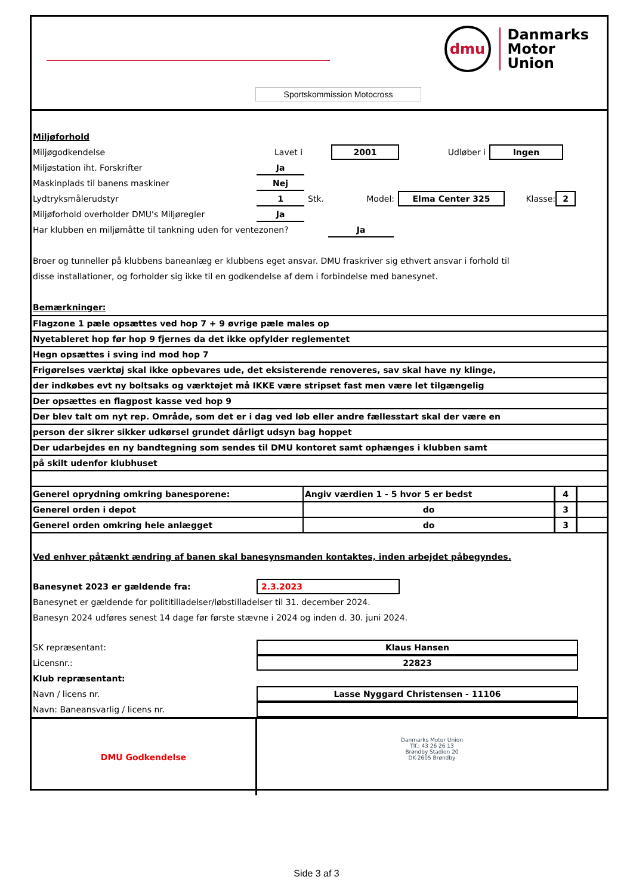dmu
Danmarks
Motor
Union
Sportskommission Motocross
Miljøforhold
Miljøgodkendelse Lavet i 2001 Udløber i Ingen
Miljøstation iht. Forskrifter Ja
Maskinplads til banens maskiner Nej
Lydtryksmålerudstyr 1 Stk. Model: Elma Center 325 Klasse: 2
Miljøforhold overholder DMU's Miljøregler Ja
Har klubben en miljømåtte til tankning uden for ventezonen? Ja
Broer og tunneller på klubbens baneanlæg er klubbens eget ansvar. DMU fraskriver sig ethvert ansvar i forhold til
disse installationer, og forholder sig ikke til en godkendelse af dem i forbindelse med banesynet.
Bemærkninger:
| Flagzone 1 pæle opsættes ved hop 7 + 9 øvrige pæle males op |
| Nyetableret hop før hop 9 fjernes da det ikke opfylder reglementet |
| Hegn opsættes i sving ind mod hop 7 |
| Frigørelses værktøj skal ikke opbevares ude, det eksisterende renoveres, sav skal have ny klinge, |
| der indkøbes evt ny boltsaks og værktøjet må IKKE være stripset fast men være let tilgængelig |
| Der opsættes en flagpost kasse ved hop 9 |
| Der blev talt om nyt rep. Område, som det er i dag ved løb eller andre fællesstart skal der være en |
| person der sikrer sikker udkørsel grundet dårligt udsyn bag hoppet |
| Der udarbejdes en ny bandtegning som sendes til DMU kontoret samt ophænges i klubben samt |
| på skilt udenfor klubhuset |
| Generel oprydning omkring banesporene: | Angiv værdien 1 - 5 hvor 5 er bedst | 4 | |
| Generel orden i depot | do | 3 | |
| Generel orden omkring hele anlægget | do | 3 | |
Ved enhver påtænkt ændring af banen skal banesynsmanden kontaktes, inden arbejdet påbegyndes.
Banesynet 2023 er gældende fra: 2.3.2023
Banesynet er gældende for polititilladelser/løbstilladelser til 31. december 2024.
Banesyn 2024 udføres senest 14 dage før første stævne i 2024 og inden d. 30. juni 2024.
SK repræsentant: Klaus Hansen
Licensnr.: 22823
Klub repræsentant:
Navn / licens nr. Lasse Nyggard Christensen - 11106
Navn: Baneansvarlig / licens nr.
DMU Godkendelse
Danmarks Motor Union
Tlf.: 43 26 26 13
Brøndby Stadion 20
DK-2605 Brøndby
Side 3 af 3